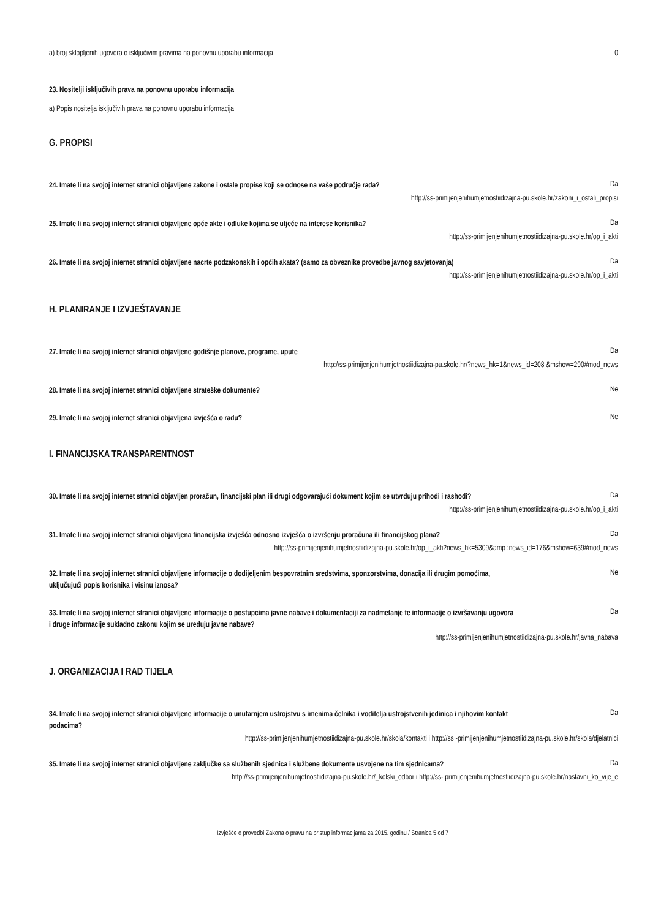a) broj sklopljenih ugovora o isključivim pravima na ponovnu uporabu informacija
0
23. Nositelji isključivih prava na ponovnu uporabu informacija
a) Popis nositelja isključivih prava na ponovnu uporabu informacija
G. PROPISI
24. Imate li na svojoj internet stranici objavljene zakone i ostale propise koji se odnose na vaše područje rada?
Da
http://ss-primijenjenihumjetnostiidizajna-pu.skole.hr/zakoni_i_ostali_propisi
25. Imate li na svojoj internet stranici objavljene opće akte i odluke kojima se utječe na interese korisnika?
Da
http://ss-primijenjenihumjetnostiidizajna-pu.skole.hr/op_i_akti
26. Imate li na svojoj internet stranici objavljene nacrte podzakonskih i općih akata? (samo za obveznike provedbe javnog savjetovanja)
Da
http://ss-primijenjenihumjetnostiidizajna-pu.skole.hr/op_i_akti
H. PLANIRANJE I IZVJEŠTAVANJE
27. Imate li na svojoj internet stranici objavljene godišnje planove, programe, upute
Da
http://ss-primijenjenihumjetnostiidizajna-pu.skole.hr/?news_hk=1&news_id=208 &mshow=290#mod_news
28. Imate li na svojoj internet stranici objavljene strateške dokumente?
Ne
29. Imate li na svojoj internet stranici objavljena izvješća o radu?
Ne
I. FINANCIJSKA TRANSPARENTNOST
30. Imate li na svojoj internet stranici objavljen proračun, financijski plan ili drugi odgovarajući dokument kojim se utvrđuju prihodi i rashodi?
Da
http://ss-primijenjenihumjetnostiidizajna-pu.skole.hr/op_i_akti
31. Imate li na svojoj internet stranici objavljena financijska izvješća odnosno izvješća o izvršenju proračuna ili financijskog plana?
Da
http://ss-primijenjenihumjetnostiidizajna-pu.skole.hr/op_i_akti?news_hk=5309&amp ;news_id=176&mshow=639#mod_news
32. Imate li na svojoj internet stranici objavljene informacije o dodijeljenim bespovratnim sredstvima, sponzorstvima, donacija ili drugim pomoćima, uključujući popis korisnika i visinu iznosa?
Ne
33. Imate li na svojoj internet stranici objavljene informacije o postupcima javne nabave i dokumentaciji za nadmetanje te informacije o izvršavanju ugovora i druge informacije sukladno zakonu kojim se uređuju javne nabave?
Da
http://ss-primijenjenihumjetnostiidizajna-pu.skole.hr/javna_nabava
J. ORGANIZACIJA I RAD TIJELA
34. Imate li na svojoj internet stranici objavljene informacije o unutarnjem ustrojstvu s imenima čelnika i voditelja ustrojstvenih jedinica i njihovim kontakt podacima?
Da
http://ss-primijenjenihumjetnostiidizajna-pu.skole.hr/skola/kontakti i http://ss -primijenjenihumjetnostiidizajna-pu.skole.hr/skola/djelatnici
35. Imate li na svojoj internet stranici objavljene zaključke sa službenih sjednica i službene dokumente usvojene na tim sjednicama?
Da
http://ss-primijenjenihumjetnostiidizajna-pu.skole.hr/_kolski_odbor i http://ss- primijenjenihumjetnostiidizajna-pu.skole.hr/nastavni_ko_vije_e
Izvješće o provedbi Zakona o pravu na pristup informacijama za 2015. godinu / Stranica 5 od 7